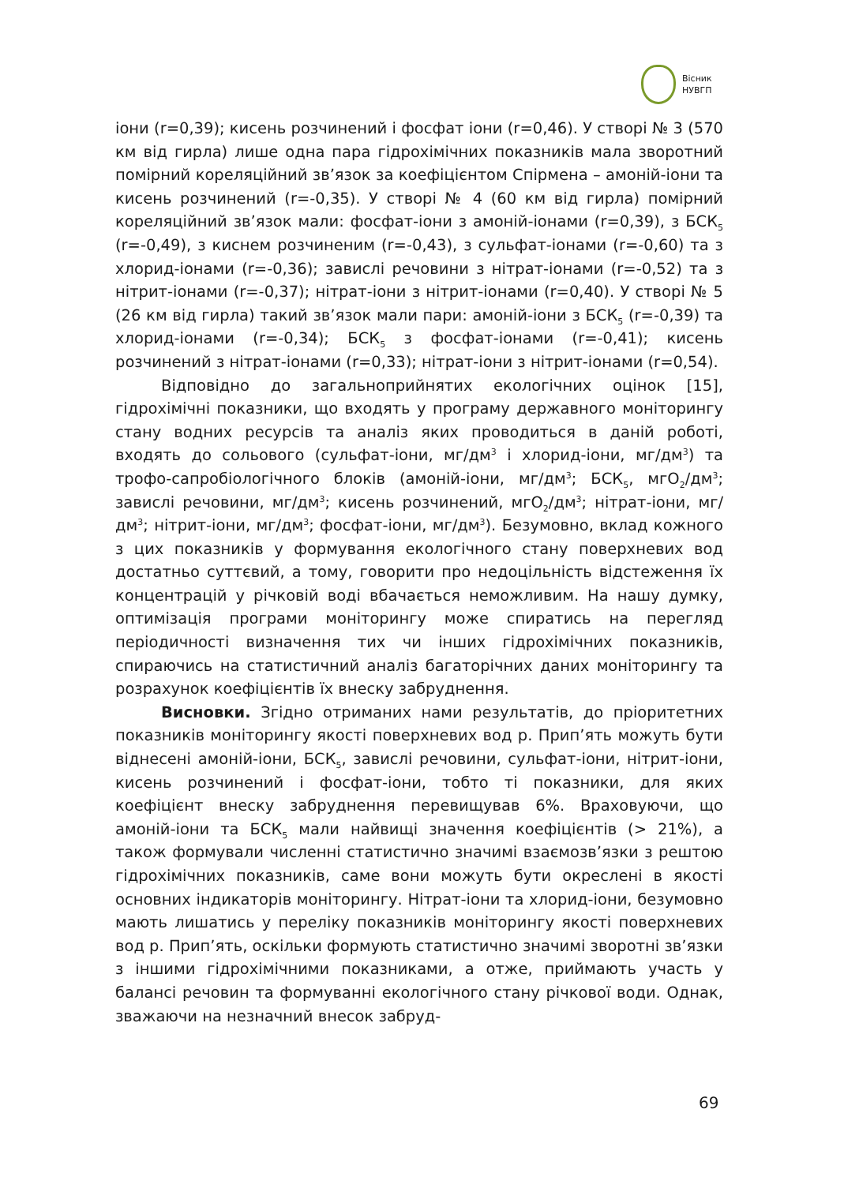Вісник
НУВГП
іони (r=0,39); кисень розчинений і фосфат іони (r=0,46). У створі № 3 (570 км від гирла) лише одна пара гідрохімічних показників мала зворотний помірний кореляційний зв’язок за коефіцієнтом Спірмена – амоній-іони та кисень розчинений (r=-0,35). У створі № 4 (60 км від гирла) помірний кореляційний зв’язок мали: фосфат-іони з амоній-іонами (r=0,39), з БСК<sub>5</sub> (r=-0,49), з киснем розчиненим (r=-0,43), з сульфат-іонами (r=-0,60) та з хлорид-іонами (r=-0,36); завислі речовини з нітрат-іонами (r=-0,52) та з нітрит-іонами (r=-0,37); нітрат-іони з нітрит-іонами (r=0,40). У створі № 5 (26 км від гирла) такий зв’язок мали пари: амоній-іони з БСК<sub>5</sub> (r=-0,39) та хлорид-іонами (r=-0,34); БСК<sub>5</sub> з фосфат-іонами (r=-0,41); кисень розчинений з нітрат-іонами (r=0,33); нітрат-іони з нітрит-іонами (r=0,54).
Відповідно до загальноприйнятих екологічних оцінок [15], гідрохімічні показники, що входять у програму державного моніторингу стану водних ресурсів та аналіз яких проводиться в даній роботі, входять до сольового (сульфат-іони, мг/дм<sup>3</sup> і хлорид-іони, мг/дм<sup>3</sup>) та трофо-сапробіологічного блоків (амоній-іони, мг/дм<sup>3</sup>; БСК<sub>5</sub>, мгО<sub>2</sub>/дм<sup>3</sup>; завислі речовини, мг/дм<sup>3</sup>; кисень розчинений, мгО<sub>2</sub>/дм<sup>3</sup>; нітрат-іони, мг/дм<sup>3</sup>; нітрит-іони, мг/дм<sup>3</sup>; фосфат-іони, мг/дм<sup>3</sup>). Безумовно, вклад кожного з цих показників у формування екологічного стану поверхневих вод достатньо суттєвий, а тому, говорити про недоцільність відстеження їх концентрацій у річковій воді вбачається неможливим. На нашу думку, оптимізація програми моніторингу може спиратись на перегляд періодичності визначення тих чи інших гідрохімічних показників, спираючись на статистичний аналіз багаторічних даних моніторингу та розрахунок коефіцієнтів їх внеску забруднення.
Висновки. Згідно отриманих нами результатів, до пріоритетних показників моніторингу якості поверхневих вод р. Прип’ять можуть бути віднесені амоній-іони, БСК<sub>5</sub>, завислі речовини, сульфат-іони, нітрит-іони, кисень розчинений і фосфат-іони, тобто ті показники, для яких коефіцієнт внеску забруднення перевищував 6%. Враховуючи, що амоній-іони та БСК<sub>5</sub> мали найвищі значення коефіцієнтів (> 21%), а також формували численні статистично значимі взаємозв’язки з рештою гідрохімічних показників, саме вони можуть бути окреслені в якості основних індикаторів моніторингу. Нітрат-іони та хлорид-іони, безумовно мають лишатись у переліку показників моніторингу якості поверхневих вод р. Прип’ять, оскільки формують статистично значимі зворотні зв’язки з іншими гідрохімічними показниками, а отже, приймають участь у балансі речовин та формуванні екологічного стану річкової води. Однак, зважаючи на незначний внесок забруд-
69